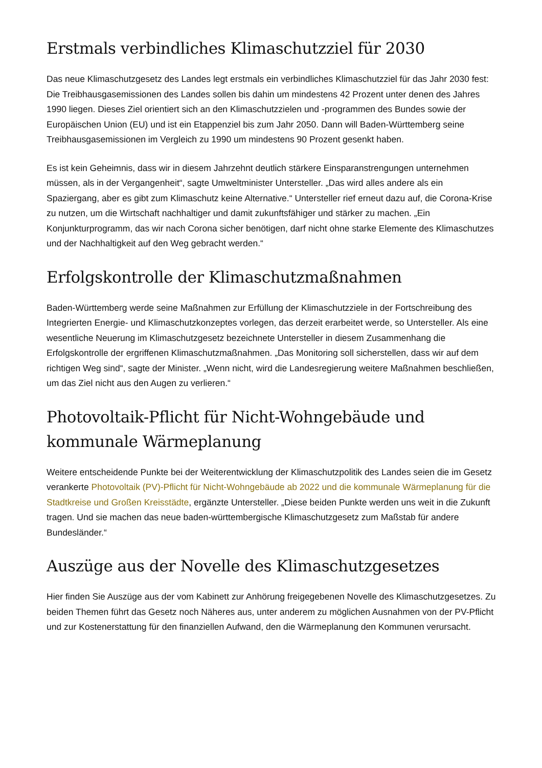Erstmals verbindliches Klimaschutzziel für 2030
Das neue Klimaschutzgesetz des Landes legt erstmals ein verbindliches Klimaschutzziel für das Jahr 2030 fest: Die Treibhausgasemissionen des Landes sollen bis dahin um mindestens 42 Prozent unter denen des Jahres 1990 liegen. Dieses Ziel orientiert sich an den Klimaschutzzielen und -programmen des Bundes sowie der Europäischen Union (EU) und ist ein Etappenziel bis zum Jahr 2050. Dann will Baden-Württemberg seine Treibhausgasemissionen im Vergleich zu 1990 um mindestens 90 Prozent gesenkt haben.
Es ist kein Geheimnis, dass wir in diesem Jahrzehnt deutlich stärkere Einsparanstrengungen unternehmen müssen, als in der Vergangenheit“, sagte Umweltminister Untersteller. „Das wird alles andere als ein Spaziergang, aber es gibt zum Klimaschutz keine Alternative.“ Untersteller rief erneut dazu auf, die Corona-Krise zu nutzen, um die Wirtschaft nachhaltiger und damit zukunftsfähiger und stärker zu machen. „Ein Konjunkturprogramm, das wir nach Corona sicher benötigen, darf nicht ohne starke Elemente des Klimaschutzes und der Nachhaltigkeit auf den Weg gebracht werden.“
Erfolgskontrolle der Klimaschutzmaßnahmen
Baden-Württemberg werde seine Maßnahmen zur Erfüllung der Klimaschutzziele in der Fortschreibung des Integrierten Energie- und Klimaschutzkonzeptes vorlegen, das derzeit erarbeitet werde, so Untersteller. Als eine wesentliche Neuerung im Klimaschutzgesetz bezeichnete Untersteller in diesem Zusammenhang die Erfolgskontrolle der ergriffenen Klimaschutzmaßnahmen. „Das Monitoring soll sicherstellen, dass wir auf dem richtigen Weg sind“, sagte der Minister. „Wenn nicht, wird die Landesregierung weitere Maßnahmen beschließen, um das Ziel nicht aus den Augen zu verlieren.“
Photovoltaik-Pflicht für Nicht-Wohngebäude und kommunale Wärmeplanung
Weitere entscheidende Punkte bei der Weiterentwicklung der Klimaschutzpolitik des Landes seien die im Gesetz verankerte Photovoltaik (PV)-Pflicht für Nicht-Wohngebäude ab 2022 und die kommunale Wärmeplanung für die Stadtkreise und Großen Kreisstädte, ergänzte Untersteller. „Diese beiden Punkte werden uns weit in die Zukunft tragen. Und sie machen das neue baden-württembergische Klimaschutzgesetz zum Maßstab für andere Bundesländer.“
Auszüge aus der Novelle des Klimaschutzgesetzes
Hier finden Sie Auszüge aus der vom Kabinett zur Anhörung freigegebenen Novelle des Klimaschutzgesetzes. Zu beiden Themen führt das Gesetz noch Näheres aus, unter anderem zu möglichen Ausnahmen von der PV-Pflicht und zur Kostenerstattung für den finanziellen Aufwand, den die Wärmeplanung den Kommunen verursacht.